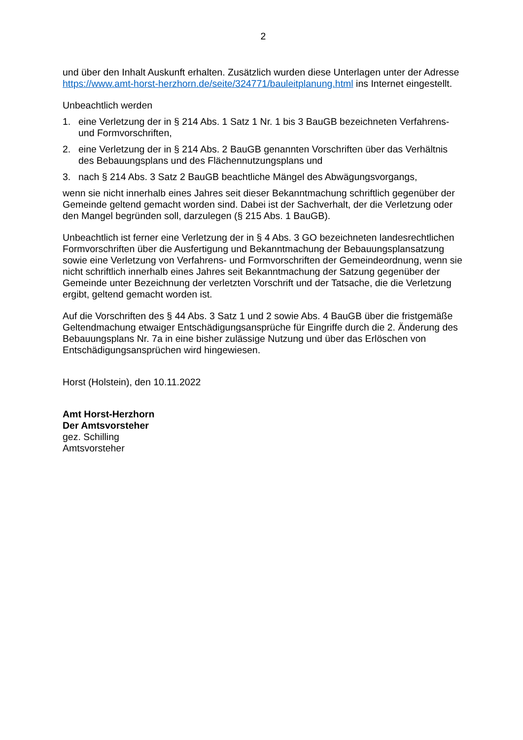2
und über den Inhalt Auskunft erhalten. Zusätzlich wurden diese Unterlagen unter der Adresse https://www.amt-horst-herzhorn.de/seite/324771/bauleitplanung.html ins Internet eingestellt.
Unbeachtlich werden
1. eine Verletzung der in § 214 Abs. 1 Satz 1 Nr. 1 bis 3 BauGB bezeichneten Verfahrens- und Formvorschriften,
2. eine Verletzung der in § 214 Abs. 2 BauGB genannten Vorschriften über das Verhältnis des Bebauungsplans und des Flächennutzungsplans und
3. nach § 214 Abs. 3 Satz 2 BauGB beachtliche Mängel des Abwägungsvorgangs,
wenn sie nicht innerhalb eines Jahres seit dieser Bekanntmachung schriftlich gegenüber der Gemeinde geltend gemacht worden sind. Dabei ist der Sachverhalt, der die Verletzung oder den Mangel begründen soll, darzulegen (§ 215 Abs. 1 BauGB).
Unbeachtlich ist ferner eine Verletzung der in § 4 Abs. 3 GO bezeichneten landesrechtlichen Formvorschriften über die Ausfertigung und Bekanntmachung der Bebauungsplansatzung sowie eine Verletzung von Verfahrens- und Formvorschriften der Gemeindeordnung, wenn sie nicht schriftlich innerhalb eines Jahres seit Bekanntmachung der Satzung gegenüber der Gemeinde unter Bezeichnung der verletzten Vorschrift und der Tatsache, die die Verletzung ergibt, geltend gemacht worden ist.
Auf die Vorschriften des § 44 Abs. 3 Satz 1 und 2 sowie Abs. 4 BauGB über die fristgemäße Geltendmachung etwaiger Entschädigungsansprüche für Eingriffe durch die 2. Änderung des Bebauungsplans Nr. 7a in eine bisher zulässige Nutzung und über das Erlöschen von Entschädigungsansprüchen wird hingewiesen.
Horst (Holstein), den 10.11.2022
Amt Horst-Herzhorn
Der Amtsvorsteher
gez. Schilling
Amtsvorsteher